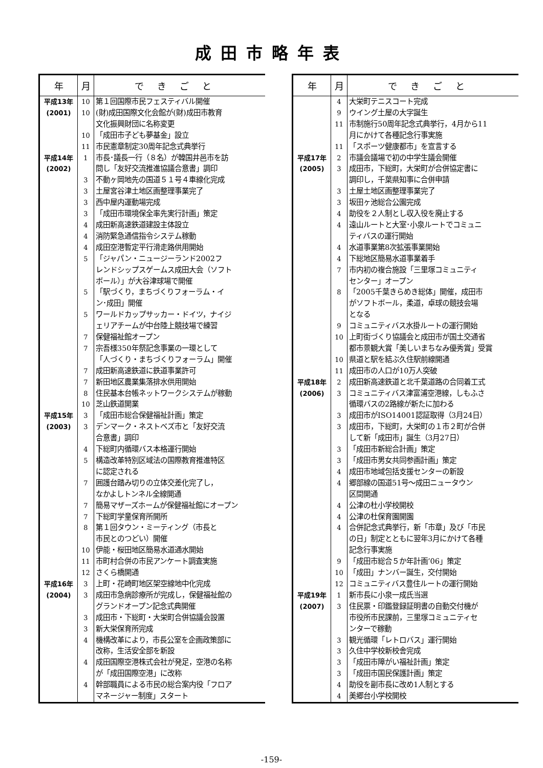成田市略年表
| 年 | 月 | できごと |
| --- | --- | --- |
| 平成13年 | 10 | 第１回国際市民フェスティバル開催 |
| (2001) | 10 | (財)成田国際文化会館が(財)成田市教育 |
| | | 文化振興財団に名称変更 |
| | 10 | 「成田市子ども夢基金」設立 |
| | 11 | 市民憲章制定30周年記念式典挙行 |
| 平成14年 | 1 | 市長･議長一行（８名）が韓国井邑市を訪 |
| (2002) | | 問し「友好交流推進協議合意書」調印 |
| | 3 | 不動ヶ岡地先の国道５１号４車線化完成 |
| | 3 | 土屋宮谷津土地区画整理事業完了 |
| | 3 | 西中屋内運動場完成 |
| | 3 | 「成田市環境保全率先実行計画」策定 |
| | 4 | 成田新高速鉄道建設主体設立 |
| | 4 | 消防緊急通信指令システム稼動 |
| | 4 | 成田空港暫定平行滑走路供用開始 |
| | 5 | 「ジャパン・ニュージーランド2002フ |
| | | レンドシップスゲームス成田大会（ソフト |
| | | ボール）」が大谷津球場で開催 |
| | 5 | 「駅づくり，まちづくりフォーラム・イ |
| | | ン･成田」開催 |
| | 5 | ワールドカップサッカー・ドイツ，ナイジ |
| | | ェリアチームが中台陸上競技場で練習 |
| | 7 | 保健福祉館オープン |
| | 7 | 宗吾様350年祭記念事業の一環として |
| | | 「人づくり・まちづくりフォーラム」開催 |
| | 7 | 成田新高速鉄道に鉄道事業許可 |
| | 7 | 新田地区農業集落排水供用開始 |
| | 8 | 住民基本台帳ネットワークシステムが稼動 |
| | 10 | 芝山鉄道開業 |
| 平成15年 | 3 | 「成田市総合保健福祉計画」策定 |
| (2003) | 3 | デンマーク・ネストベズ市と「友好交流 |
| | | 合意書」調印 |
| | 4 | 下総町内循環バス本格運行開始 |
| | 5 | 構造改革特別区域法の国際教育推進特区 |
| | | に認定される |
| | 7 | 囲護台踏み切りの立体交差化完了し， |
| | | なかよしトンネル全線開通 |
| | 7 | 簡易マザーズホームが保健福祉館にオープン |
| | 7 | 下総町学童保育所開所 |
| | 8 | 第１回タウン・ミーティング（市長と |
| | | 市民とのつどい）開催 |
| | 10 | 伊能・桜田地区簡易水道通水開始 |
| | 11 | 市町村合併の市民アンケート調査実施 |
| | 12 | さくら橋開通 |
| 平成16年 | 3 | 上町・花崎町地区架空線地中化完成 |
| (2004) | 3 | 成田市急病診療所が完成し，保健福祉館の |
| | | グランドオープン記念式典開催 |
| | 3 | 成田市・下総町・大栄町合併協議会設置 |
| | 3 | 新大栄保育所完成 |
| | 4 | 機構改革により，市長公室を企画政策部に |
| | | 改称，生活安全部を新設 |
| | 4 | 成田国際空港株式会社が発足，空港の名称 |
| | | が「成田国際空港」に改称 |
| | 4 | 幹部職員による市民の総合案内役「フロア |
| | | マネージャー制度」スタート |
| 年 | 月 | できごと |
| --- | --- | --- |
| | 4 | 大栄町テニスコート完成 |
| | 9 | ウイング土屋の大字誕生 |
| | 11 | 市制施行50周年記念式典挙行，4月から11 |
| | | 月にかけて各種記念行事実施 |
| | 11 | 「スポーツ健康都市」を宣言する |
| 平成17年 | 2 | 市議会議場で初の中学生議会開催 |
| (2005) | 3 | 成田市，下総町，大栄町が合併協定書に |
| | | 調印し，千葉県知事に合併申請 |
| | 3 | 土屋土地区画整理事業完了 |
| | 3 | 坂田ヶ池総合公園完成 |
| | 4 | 助役を２人制とし収入役を廃止する |
| | 4 | 遠山ルートと大室･小泉ルートでコミュニ |
| | | ティバスの運行開始 |
| | 4 | 水道事業第8次拡張事業開始 |
| | 4 | 下総地区簡易水道事業着手 |
| | 7 | 市内初の複合施設「三里塚コミュニティ |
| | | センター」オープン |
| | 8 | 「2005千葉きらめき総体」開催，成田市 |
| | | がソフトボール，柔道，卓球の競技会場 |
| | | となる |
| | 9 | コミュニティバス水掛ルートの運行開始 |
| | 10 | 上町街づくり協議会と成田市が国土交通省 |
| | | 都市景観大賞「美しいまちなみ優秀賞」受賞 |
| | 10 | 県道と駅を結ぶ久住駅前線開通 |
| | 11 | 成田市の人口が10万人突破 |
| 平成18年 | 2 | 成田新高速鉄道と北千葉道路の合同着工式 |
| (2006) | 3 | コミュニティバス津富浦空港線，しもふさ |
| | | 循環バスの2路線が新たに加わる |
| | 3 | 成田市がISO14001認証取得（3月24日） |
| | 3 | 成田市，下総町，大栄町の１市２町が合併 |
| | | して新「成田市」誕生（3月27日） |
| | 3 | 「成田市新総合計画」策定 |
| | 3 | 「成田市男女共同参画計画」策定 |
| | 4 | 成田市地域包括支援センターの新設 |
| | 4 | 郷部線の国道51号～成田ニュータウン |
| | | 区間開通 |
| | 4 | 公津の杜小学校開校 |
| | 4 | 公津の杜保育園開園 |
| | 4 | 合併記念式典挙行，新「市章」及び「市民 |
| | | の日」制定とともに翌年3月にかけて各種 |
| | | 記念行事実施 |
| | 9 | 「成田市総合５か年計画’06」策定 |
| | 10 | 「成田」ナンバー誕生，交付開始 |
| | 12 | コミュニティバス豊住ルートの運行開始 |
| 平成19年 | 1 | 新市長に小泉一成氏当選 |
| (2007) | 3 | 住民票・印鑑登録証明書の自動交付機が |
| | | 市役所市民課前，三里塚コミュニティセ |
| | | ンターで稼動 |
| | 3 | 観光循環「レトロバス」運行開始 |
| | 3 | 久住中学校新校舎完成 |
| | 3 | 「成田市障がい福祉計画」策定 |
| | 3 | 「成田市国民保護計画」策定 |
| | 4 | 助役を副市長に改め1人制とする |
| | 4 | 美郷台小学校開校 |
-159-